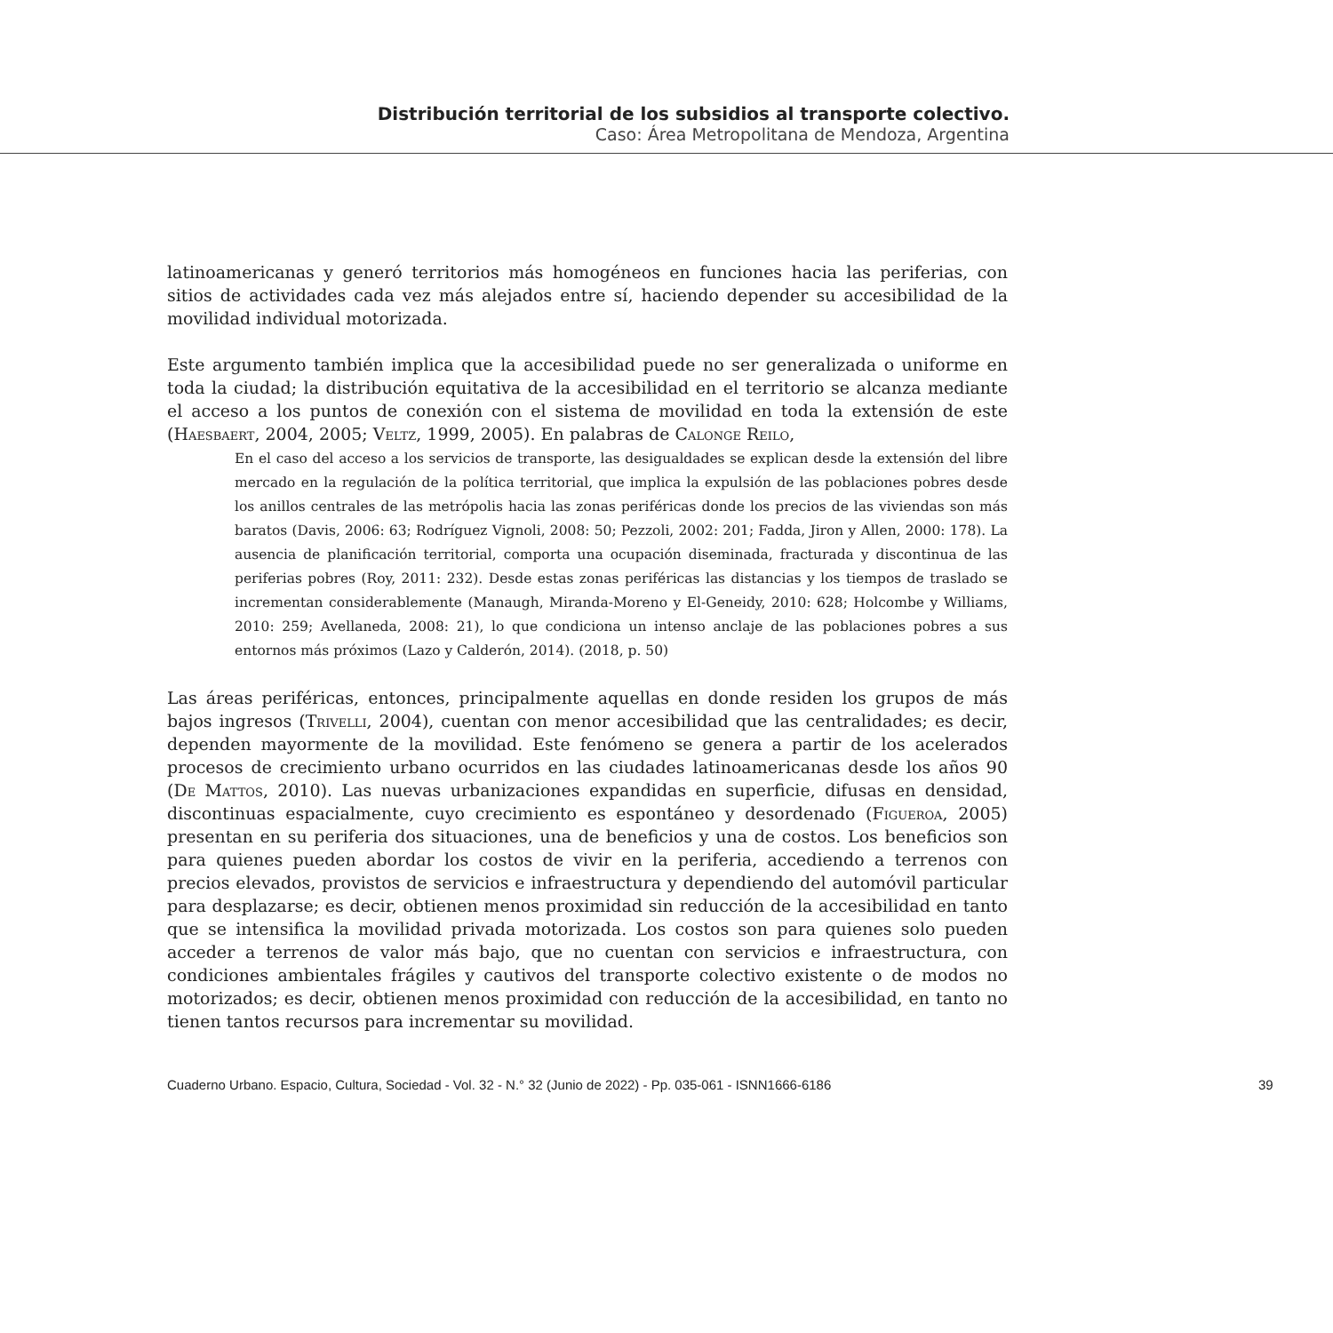Distribución territorial de los subsidios al transporte colectivo.
Caso: Área Metropolitana de Mendoza, Argentina
latinoamericanas y generó territorios más homogéneos en funciones hacia las periferias, con sitios de actividades cada vez más alejados entre sí, haciendo depender su accesibilidad de la movilidad individual motorizada.
Este argumento también implica que la accesibilidad puede no ser generalizada o uniforme en toda la ciudad; la distribución equitativa de la accesibilidad en el territorio se alcanza mediante el acceso a los puntos de conexión con el sistema de movilidad en toda la extensión de este (Haesbaert, 2004, 2005; Veltz, 1999, 2005). En palabras de Calonge Reilo,
En el caso del acceso a los servicios de transporte, las desigualdades se explican desde la extensión del libre mercado en la regulación de la política territorial, que implica la expulsión de las poblaciones pobres desde los anillos centrales de las metrópolis hacia las zonas periféricas donde los precios de las viviendas son más baratos (Davis, 2006: 63; Rodríguez Vignoli, 2008: 50; Pezzoli, 2002: 201; Fadda, Jiron y Allen, 2000: 178). La ausencia de planificación territorial, comporta una ocupación diseminada, fracturada y discontinua de las periferias pobres (Roy, 2011: 232). Desde estas zonas periféricas las distancias y los tiempos de traslado se incrementan considerablemente (Manaugh, Miranda-Moreno y El-Geneidy, 2010: 628; Holcombe y Williams, 2010: 259; Avellaneda, 2008: 21), lo que condiciona un intenso anclaje de las poblaciones pobres a sus entornos más próximos (Lazo y Calderón, 2014). (2018, p. 50)
Las áreas periféricas, entonces, principalmente aquellas en donde residen los grupos de más bajos ingresos (Trivelli, 2004), cuentan con menor accesibilidad que las centralidades; es decir, dependen mayormente de la movilidad. Este fenómeno se genera a partir de los acelerados procesos de crecimiento urbano ocurridos en las ciudades latinoamericanas desde los años 90 (De Mattos, 2010). Las nuevas urbanizaciones expandidas en superficie, difusas en densidad, discontinuas espacialmente, cuyo crecimiento es espontáneo y desordenado (Figueroa, 2005) presentan en su periferia dos situaciones, una de beneficios y una de costos. Los beneficios son para quienes pueden abordar los costos de vivir en la periferia, accediendo a terrenos con precios elevados, provistos de servicios e infraestructura y dependiendo del automóvil particular para desplazarse; es decir, obtienen menos proximidad sin reducción de la accesibilidad en tanto que se intensifica la movilidad privada motorizada. Los costos son para quienes solo pueden acceder a terrenos de valor más bajo, que no cuentan con servicios e infraestructura, con condiciones ambientales frágiles y cautivos del transporte colectivo existente o de modos no motorizados; es decir, obtienen menos proximidad con reducción de la accesibilidad, en tanto no tienen tantos recursos para incrementar su movilidad.
Cuaderno Urbano. Espacio, Cultura, Sociedad - Vol. 32 - N.° 32 (Junio de 2022) - Pp. 035-061 - ISNN1666-6186 39